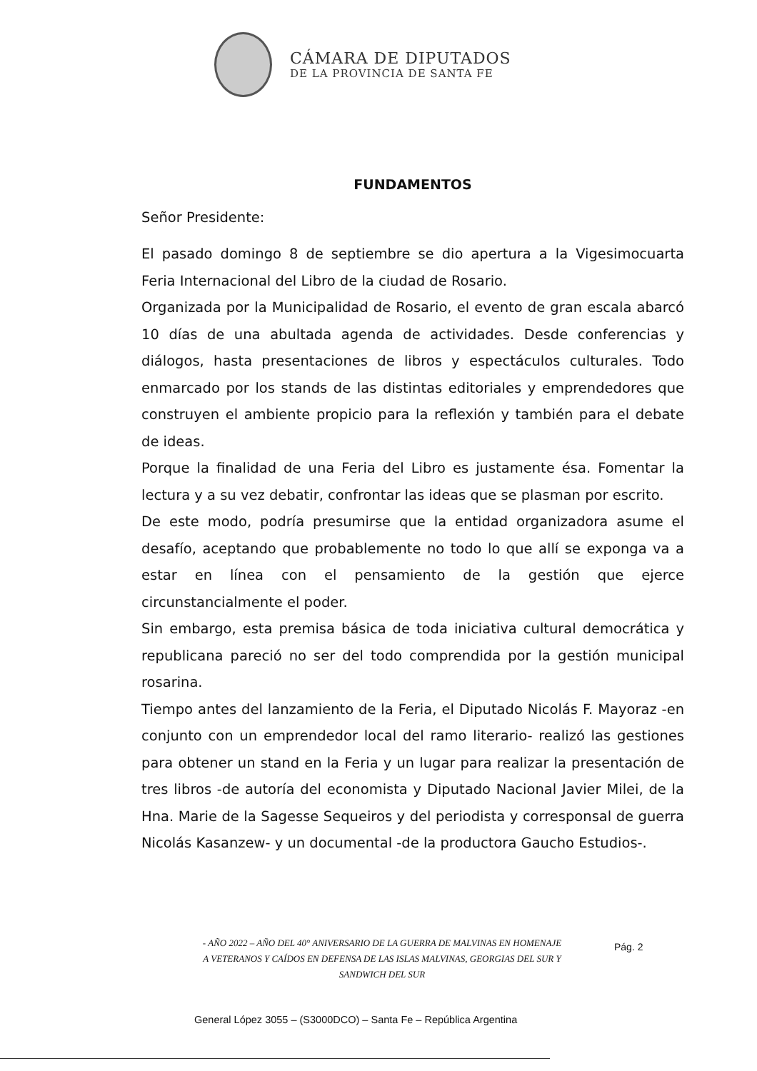CÁMARA DE DIPUTADOS
DE LA PROVINCIA DE SANTA FE
FUNDAMENTOS
Señor Presidente:
El pasado domingo 8 de septiembre se dio apertura a la Vigesimocuarta Feria Internacional del Libro de la ciudad de Rosario.
Organizada por la Municipalidad de Rosario, el evento de gran escala abarcó 10 días de una abultada agenda de actividades. Desde conferencias y diálogos, hasta presentaciones de libros y espectáculos culturales. Todo enmarcado por los stands de las distintas editoriales y emprendedores que construyen el ambiente propicio para la reflexión y también para el debate de ideas.
Porque la finalidad de una Feria del Libro es justamente ésa. Fomentar la lectura y a su vez debatir, confrontar las ideas que se plasman por escrito.
De este modo, podría presumirse que la entidad organizadora asume el desafío, aceptando que probablemente no todo lo que allí se exponga va a estar en línea con el pensamiento de la gestión que ejerce circunstancialmente el poder.
Sin embargo, esta premisa básica de toda iniciativa cultural democrática y republicana pareció no ser del todo comprendida por la gestión municipal rosarina.
Tiempo antes del lanzamiento de la Feria, el Diputado Nicolás F. Mayoraz -en conjunto con un emprendedor local del ramo literario- realizó las gestiones para obtener un stand en la Feria y un lugar para realizar la presentación de tres libros -de autoría del economista y Diputado Nacional Javier Milei, de la Hna. Marie de la Sagesse Sequeiros y del periodista y corresponsal de guerra Nicolás Kasanzew- y un documental -de la productora Gaucho Estudios-.
- AÑO 2022 – AÑO DEL 40° ANIVERSARIO DE LA GUERRA DE MALVINAS EN HOMENAJE
A VETERANOS Y CAÍDOS EN DEFENSA DE LAS ISLAS MALVINAS, GEORGIAS DEL SUR Y
SANDWICH DEL SUR
Pág. 2
General López 3055 – (S3000DCO) – Santa Fe – República Argentina